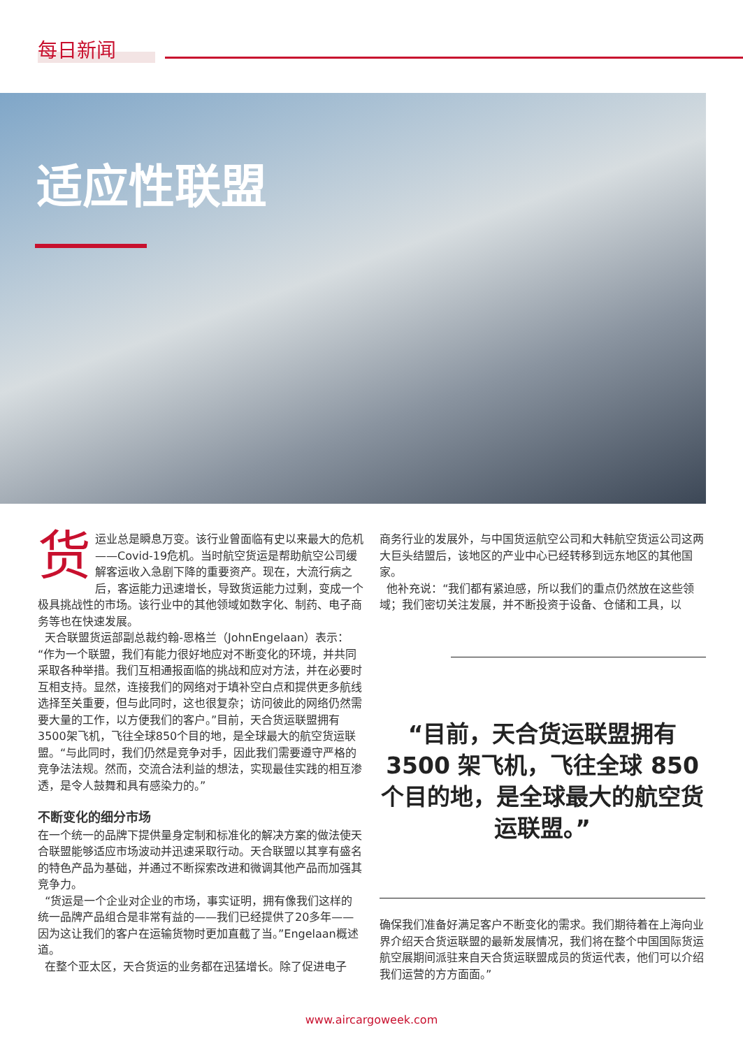每日新闻
适应性联盟
货运业总是瞬息万变。该行业曾面临有史以来最大的危机——Covid-19危机。当时航空货运是帮助航空公司缓解客运收入急剧下降的重要资产。现在，大流行病之后，客运能力迅速增长，导致货运能力过剩，变成一个极具挑战性的市场。该行业中的其他领域如数字化、制药、电子商务等也在快速发展。
天合联盟货运部副总裁约翰-恩格兰（JohnEngelaan）表示：“作为一个联盟，我们有能力很好地应对不断变化的环境，并共同采取各种举措。我们互相通报面临的挑战和应对方法，并在必要时互相支持。显然，连接我们的网络对于填补空白点和提供更多航线选择至关重要，但与此同时，这也很复杂；访问彼此的网络仍然需要大量的工作，以方便我们的客户。”目前，天合货运联盟拥有3500架飞机，飞往全球850个目的地，是全球最大的航空货运联盟。“与此同时，我们仍然是竞争对手，因此我们需要遵守严格的竞争法法规。然而，交流合法利益的想法，实现最佳实践的相互渗透，是令人鼓舞和具有感染力的。”
不断变化的细分市场
在一个统一的品牌下提供量身定制和标准化的解决方案的做法使天合联盟能够适应市场波动并迅速采取行动。天合联盟以其享有盛名的特色产品为基础，并通过不断探索改进和微调其他产品而加强其竞争力。
“货运是一个企业对企业的市场，事实证明，拥有像我们这样的统一品牌产品组合是非常有益的——我们已经提供了20多年——因为这让我们的客户在运输货物时更加直截了当。”Engelaan概述道。
在整个亚太区，天合货运的业务都在迅猛增长。除了促进电子
商务行业的发展外，与中国货运航空公司和大韩航空货运公司这两大巨头结盟后，该地区的产业中心已经转移到远东地区的其他国家。
他补充说：“我们都有紧迫感，所以我们的重点仍然放在这些领域；我们密切关注发展，并不断投资于设备、仓储和工具，以
“目前，天合货运联盟拥有3500 架飞机，飞往全球 850个目的地，是全球最大的航空货运联盟。”
确保我们准备好满足客户不断变化的需求。我们期待着在上海向业界介绍天合货运联盟的最新发展情况，我们将在整个中国国际货运航空展期间派驻来自天合货运联盟成员的货运代表，他们可以介绍我们运营的方方面面。”
www.aircargoweek.com